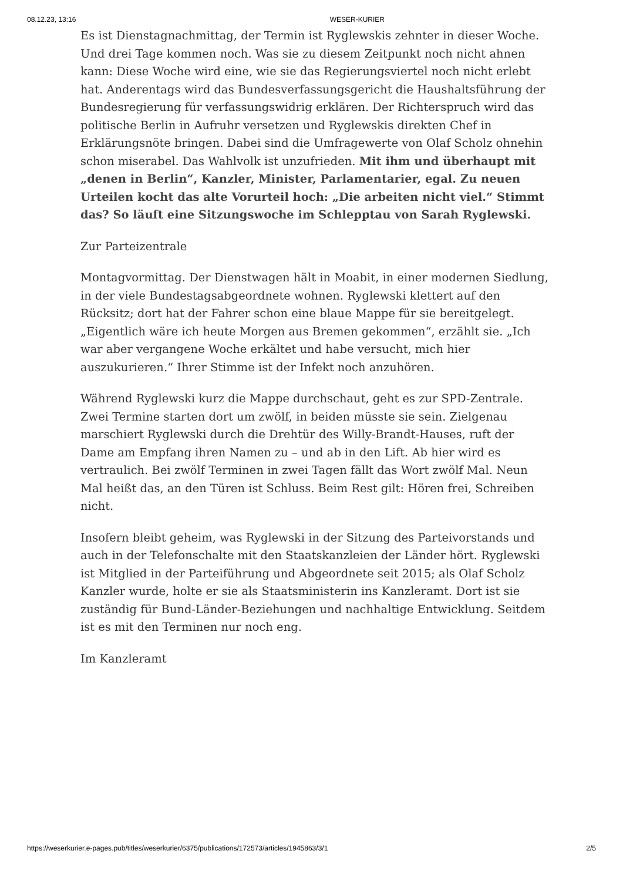08.12.23, 13:16 WESER-KURIER
Es ist Dienstagnachmittag, der Termin ist Ryglewskis zehnter in dieser Woche. Und drei Tage kommen noch. Was sie zu diesem Zeitpunkt noch nicht ahnen kann: Diese Woche wird eine, wie sie das Regierungsviertel noch nicht erlebt hat. Anderentags wird das Bundesverfassungsgericht die Haushaltsführung der Bundesregierung für verfassungswidrig erklären. Der Richterspruch wird das politische Berlin in Aufruhr versetzen und Ryglewskis direkten Chef in Erklärungsnöte bringen. Dabei sind die Umfragewerte von Olaf Scholz ohnehin schon miserabel. Das Wahlvolk ist unzufrieden. Mit ihm und überhaupt mit „denen in Berlin“, Kanzler, Minister, Parlamentarier, egal. Zu neuen Urteilen kocht das alte Vorurteil hoch: „Die arbeiten nicht viel.“ Stimmt das? So läuft eine Sitzungswoche im Schlepptau von Sarah Ryglewski.
Zur Parteizentrale
Montagvormittag. Der Dienstwagen hält in Moabit, in einer modernen Siedlung, in der viele Bundestagsabgeordnete wohnen. Ryglewski klettert auf den Rücksitz; dort hat der Fahrer schon eine blaue Mappe für sie bereitgelegt. „Eigentlich wäre ich heute Morgen aus Bremen gekommen“, erzählt sie. „Ich war aber vergangene Woche erkältet und habe versucht, mich hier auszukurieren.“ Ihrer Stimme ist der Infekt noch anzuhören.
Während Ryglewski kurz die Mappe durchschaut, geht es zur SPD-Zentrale. Zwei Termine starten dort um zwölf, in beiden müsste sie sein. Zielgenau marschiert Ryglewski durch die Drehtür des Willy-Brandt-Hauses, ruft der Dame am Empfang ihren Namen zu – und ab in den Lift. Ab hier wird es vertraulich. Bei zwölf Terminen in zwei Tagen fällt das Wort zwölf Mal. Neun Mal heißt das, an den Türen ist Schluss. Beim Rest gilt: Hören frei, Schreiben nicht.
Insofern bleibt geheim, was Ryglewski in der Sitzung des Parteivorstands und auch in der Telefonschalte mit den Staatskanzleien der Länder hört. Ryglewski ist Mitglied in der Parteiführung und Abgeordnete seit 2015; als Olaf Scholz Kanzler wurde, holte er sie als Staatsministerin ins Kanzleramt. Dort ist sie zuständig für Bund-Länder-Beziehungen und nachhaltige Entwicklung. Seitdem ist es mit den Terminen nur noch eng.
Im Kanzleramt
https://weserkurier.e-pages.pub/titles/weserkurier/6375/publications/172573/articles/1945863/3/1 2/5